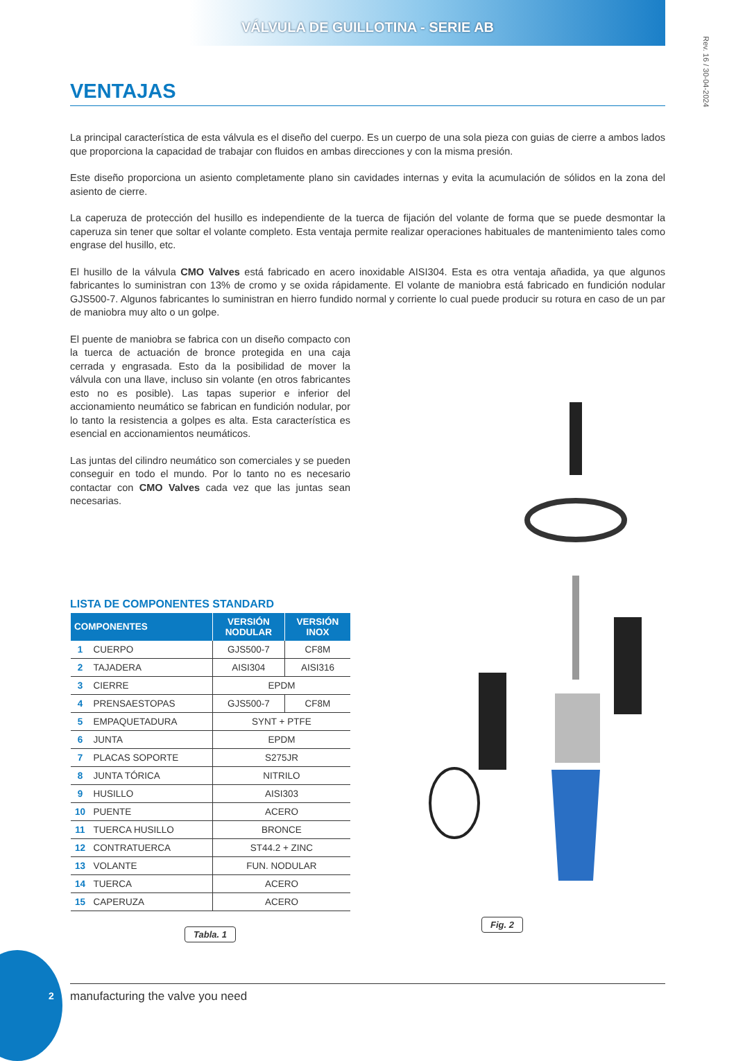VÁLVULA DE GUILLOTINA - SERIE AB
Rev. 16 / 30-04-2024
VENTAJAS
La principal característica de esta válvula es el diseño del cuerpo. Es un cuerpo de una sola pieza con guias de cierre a ambos lados que proporciona la capacidad de trabajar con fluidos en ambas direcciones y con la misma presión.
Este diseño proporciona un asiento completamente plano sin cavidades internas y evita la acumulación de sólidos en la zona del asiento de cierre.
La caperuza de protección del husillo es independiente de la tuerca de fijación del volante de forma que se puede desmontar la caperuza sin tener que soltar el volante completo. Esta ventaja permite realizar operaciones habituales de mantenimiento tales como engrase del husillo, etc.
El husillo de la válvula CMO Valves está fabricado en acero inoxidable AISI304. Esta es otra ventaja añadida, ya que algunos fabricantes lo suministran con 13% de cromo y se oxida rápidamente. El volante de maniobra está fabricado en fundición nodular GJS500-7. Algunos fabricantes lo suministran en hierro fundido normal y corriente lo cual puede producir su rotura en caso de un par de maniobra muy alto o un golpe.
El puente de maniobra se fabrica con un diseño compacto con la tuerca de actuación de bronce protegida en una caja cerrada y engrasada. Esto da la posibilidad de mover la válvula con una llave, incluso sin volante (en otros fabricantes esto no es posible). Las tapas superior e inferior del accionamiento neumático se fabrican en fundición nodular, por lo tanto la resistencia a golpes es alta. Esta característica es esencial en accionamientos neumáticos.
Las juntas del cilindro neumático son comerciales y se pueden conseguir en todo el mundo. Por lo tanto no es necesario contactar con CMO Valves cada vez que las juntas sean necesarias.
LISTA DE COMPONENTES STANDARD
| COMPONENTES | | VERSIÓN NODULAR | VERSIÓN INOX |
| --- | --- | --- | --- |
| 1 | CUERPO | GJS500-7 | CF8M |
| 2 | TAJADERA | AISI304 | AISI316 |
| 3 | CIERRE | EPDM | |
| 4 | PRENSAESTOPAS | GJS500-7 | CF8M |
| 5 | EMPAQUETADURA | SYNT + PTFE | |
| 6 | JUNTA | EPDM | |
| 7 | PLACAS SOPORTE | S275JR | |
| 8 | JUNTA TÓRICA | NITRILO | |
| 9 | HUSILLO | AISI303 | |
| 10 | PUENTE | ACERO | |
| 11 | TUERCA HUSILLO | BRONCE | |
| 12 | CONTRATUERCA | ST44.2 + ZINC | |
| 13 | VOLANTE | FUN. NODULAR | |
| 14 | TUERCA | ACERO | |
| 15 | CAPERUZA | ACERO | |
Tabla. 1
Fig. 2
2 manufacturing the valve you need